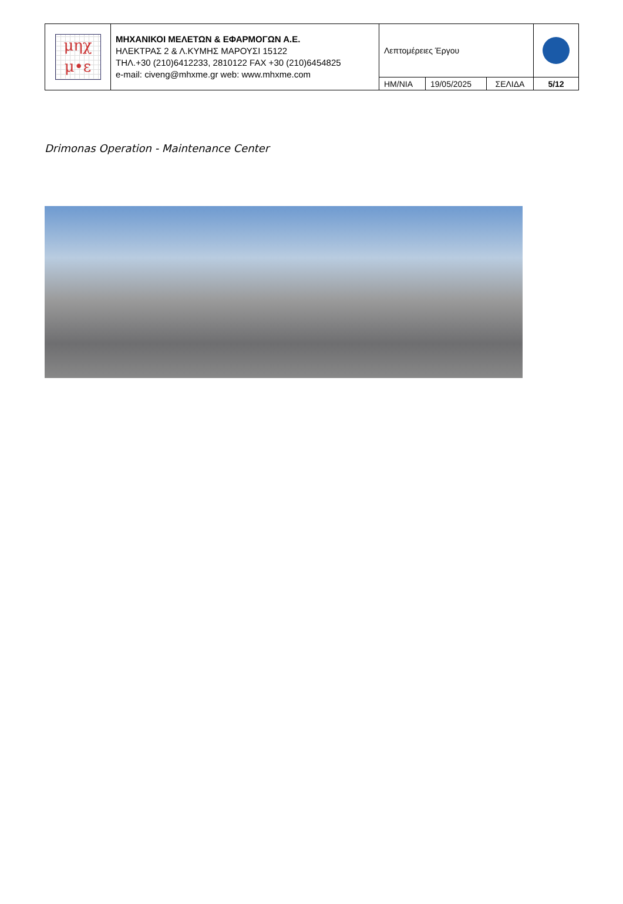| μηχ μ•ε | ΜΗΧΑΝΙΚΟΙ ΜΕΛΕΤΩΝ & ΕΦΑΡΜΟΓΩΝ Α.Ε. ΗΛΕΚΤΡΑΣ 2 & Λ.ΚΥΜΗΣ ΜΑΡΟΥΣΙ 15122 ΤΗΛ.+30 (210)6412233, 2810122 FAX +30 (210)6454825 e-mail: civeng@mhxme.gr web: www.mhxme.com | Λεπτομέρειες Έργου | | | |
| | | ΗΜ/ΝΙΑ | 19/05/2025 | ΣΕΛΙΔΑ | 5/12 |
Drimonas Operation - Maintenance Center